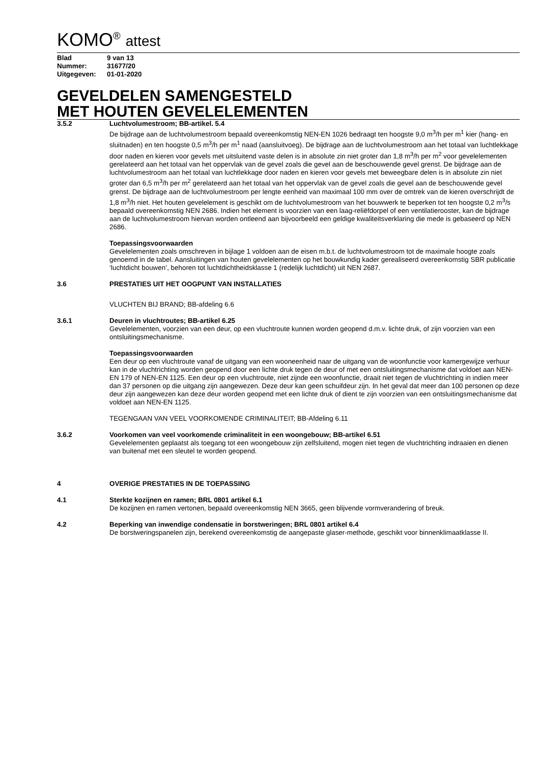KOMO<sup>®</sup> attest
Blad 9 van 13
Nummer: 31677/20
Uitgegeven: 01-01-2020
GEVELDELEN SAMENGESTELD
MET HOUTEN GEVELELEMENTEN
3.5.2 Luchtvolumestroom; BB-artikel. 5.4
De bijdrage aan de luchtvolumestroom bepaald overeenkomstig NEN-EN 1026 bedraagt ten hoogste 9,0 m<sup>3</sup>/h per m<sup>1</sup> kier (hang- en sluitnaden) en ten hoogste 0,5 m<sup>3</sup>/h per m<sup>1</sup> naad (aansluitvoeg). De bijdrage aan de luchtvolumestroom aan het totaal van luchtlekkage door naden en kieren voor gevels met uitsluitend vaste delen is in absolute zin niet groter dan 1,8 m<sup>3</sup>/h per m<sup>2</sup> voor gevelelementen gerelateerd aan het totaal van het oppervlak van de gevel zoals die gevel aan de beschouwende gevel grenst. De bijdrage aan de luchtvolumestroom aan het totaal van luchtlekkage door naden en kieren voor gevels met beweegbare delen is in absolute zin niet groter dan 6,5 m<sup>3</sup>/h per m<sup>2</sup> gerelateerd aan het totaal van het oppervlak van de gevel zoals die gevel aan de beschouwende gevel grenst. De bijdrage aan de luchtvolumestroom per lengte eenheid van maximaal 100 mm over de omtrek van de kieren overschrijdt de 1,8 m<sup>3</sup>/h niet. Het houten gevelelement is geschikt om de luchtvolumestroom van het bouwwerk te beperken tot ten hoogste 0,2 m<sup>3</sup>/s bepaald overeenkomstig NEN 2686. Indien het element is voorzien van een laag-reliëfdorpel of een ventilatierooster, kan de bijdrage aan de luchtvolumestroom hiervan worden ontleend aan bijvoorbeeld een geldige kwaliteitsverklaring die mede is gebaseerd op NEN 2686.
Toepassingsvoorwaarden
Gevelelementen zoals omschreven in bijlage 1 voldoen aan de eisen m.b.t. de luchtvolumestroom tot de maximale hoogte zoals genoemd in de tabel. Aansluitingen van houten gevelelementen op het bouwkundig kader gerealiseerd overeenkomstig SBR publicatie ‘luchtdicht bouwen’, behoren tot luchtdichtheidsklasse 1 (redelijk luchtdicht) uit NEN 2687.
3.6 PRESTATIES UIT HET OOGPUNT VAN INSTALLATIES
VLUCHTEN BIJ BRAND; BB-afdeling 6.6
3.6.1 Deuren in vluchtroutes; BB-artikel 6.25
Gevelelementen, voorzien van een deur, op een vluchtroute kunnen worden geopend d.m.v. lichte druk, of zijn voorzien van een ontsluitingsmechanisme.
Toepassingsvoorwaarden
Een deur op een vluchtroute vanaf de uitgang van een wooneenheid naar de uitgang van de woonfunctie voor kamergewijze verhuur kan in de vluchtrichting worden geopend door een lichte druk tegen de deur of met een ontsluitingsmechanisme dat voldoet aan NEN-EN 179 of NEN-EN 1125. Een deur op een vluchtroute, niet zijnde een woonfunctie, draait niet tegen de vluchtrichting in indien meer dan 37 personen op die uitgang zijn aangewezen. Deze deur kan geen schuifdeur zijn. In het geval dat meer dan 100 personen op deze deur zijn aangewezen kan deze deur worden geopend met een lichte druk of dient te zijn voorzien van een ontsluitingsmechanisme dat voldoet aan NEN-EN 1125.
TEGENGAAN VAN VEEL VOORKOMENDE CRIMINALITEIT; BB-Afdeling 6.11
3.6.2 Voorkomen van veel voorkomende criminaliteit in een woongebouw; BB-artikel 6.51
Gevelelementen geplaatst als toegang tot een woongebouw zijn zelfsluitend, mogen niet tegen de vluchtrichting indraaien en dienen van buitenaf met een sleutel te worden geopend.
4 OVERIGE PRESTATIES IN DE TOEPASSING
4.1 Sterkte kozijnen en ramen; BRL 0801 artikel 6.1
De kozijnen en ramen vertonen, bepaald overeenkomstig NEN 3665, geen blijvende vormverandering of breuk.
4.2 Beperking van inwendige condensatie in borstweringen; BRL 0801 artikel 6.4
De borstweringspanelen zijn, berekend overeenkomstig de aangepaste glaser-methode, geschikt voor binnenklimaatklasse II.